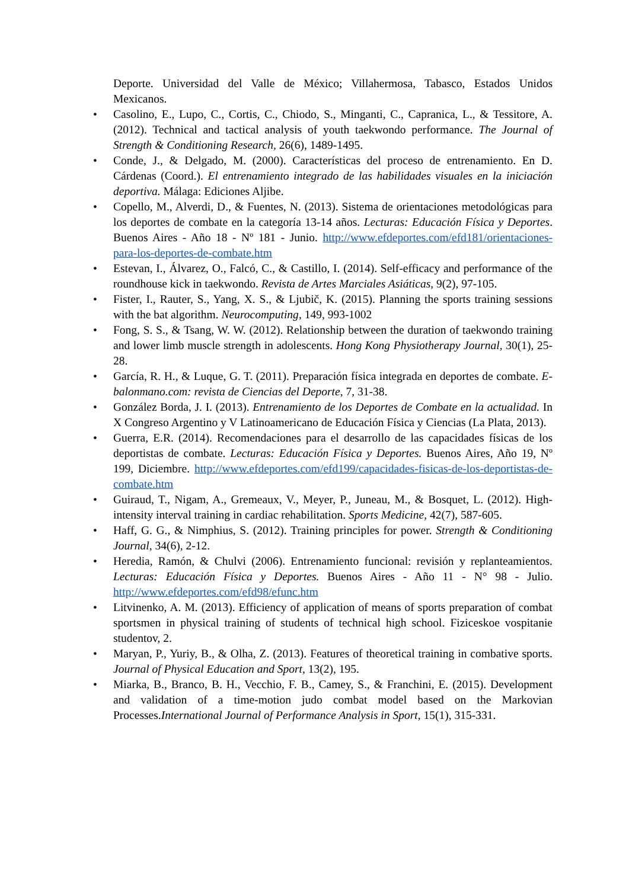Deporte. Universidad del Valle de México; Villahermosa, Tabasco, Estados Unidos Mexicanos.
• Casolino, E., Lupo, C., Cortis, C., Chiodo, S., Minganti, C., Capranica, L., & Tessitore, A. (2012). Technical and tactical analysis of youth taekwondo performance. The Journal of Strength & Conditioning Research, 26(6), 1489-1495.
• Conde, J., & Delgado, M. (2000). Características del proceso de entrenamiento. En D. Cárdenas (Coord.). El entrenamiento integrado de las habilidades visuales en la iniciación deportiva. Málaga: Ediciones Aljibe.
• Copello, M., Alverdi, D., & Fuentes, N. (2013). Sistema de orientaciones metodológicas para los deportes de combate en la categoría 13-14 años. Lecturas: Educación Física y Deportes. Buenos Aires - Año 18 - Nº 181 - Junio. http://www.efdeportes.com/efd181/orientaciones-para-los-deportes-de-combate.htm
• Estevan, I., Álvarez, O., Falcó, C., & Castillo, I. (2014). Self-efficacy and performance of the roundhouse kick in taekwondo. Revista de Artes Marciales Asiáticas, 9(2), 97-105.
• Fister, I., Rauter, S., Yang, X. S., & Ljubič, K. (2015). Planning the sports training sessions with the bat algorithm. Neurocomputing, 149, 993-1002
• Fong, S. S., & Tsang, W. W. (2012). Relationship between the duration of taekwondo training and lower limb muscle strength in adolescents. Hong Kong Physiotherapy Journal, 30(1), 25-28.
• García, R. H., & Luque, G. T. (2011). Preparación física integrada en deportes de combate. E-balonmano.com: revista de Ciencias del Deporte, 7, 31-38.
• González Borda, J. I. (2013). Entrenamiento de los Deportes de Combate en la actualidad. In X Congreso Argentino y V Latinoamericano de Educación Física y Ciencias (La Plata, 2013).
• Guerra, E.R. (2014). Recomendaciones para el desarrollo de las capacidades físicas de los deportistas de combate. Lecturas: Educación Física y Deportes. Buenos Aires, Año 19, Nº 199, Diciembre. http://www.efdeportes.com/efd199/capacidades-fisicas-de-los-deportistas-de-combate.htm
• Guiraud, T., Nigam, A., Gremeaux, V., Meyer, P., Juneau, M., & Bosquet, L. (2012). High-intensity interval training in cardiac rehabilitation. Sports Medicine, 42(7), 587-605.
• Haff, G. G., & Nimphius, S. (2012). Training principles for power. Strength & Conditioning Journal, 34(6), 2-12.
• Heredia, Ramón, & Chulvi (2006). Entrenamiento funcional: revisión y replanteamientos. Lecturas: Educación Física y Deportes. Buenos Aires - Año 11 - N° 98 - Julio. http://www.efdeportes.com/efd98/efunc.htm
• Litvinenko, A. M. (2013). Efficiency of application of means of sports preparation of combat sportsmen in physical training of students of technical high school. Fiziceskoe vospitanie studentov, 2.
• Maryan, P., Yuriy, B., & Olha, Z. (2013). Features of theoretical training in combative sports. Journal of Physical Education and Sport, 13(2), 195.
• Miarka, B., Branco, B. H., Vecchio, F. B., Camey, S., & Franchini, E. (2015). Development and validation of a time-motion judo combat model based on the Markovian Processes.International Journal of Performance Analysis in Sport, 15(1), 315-331.